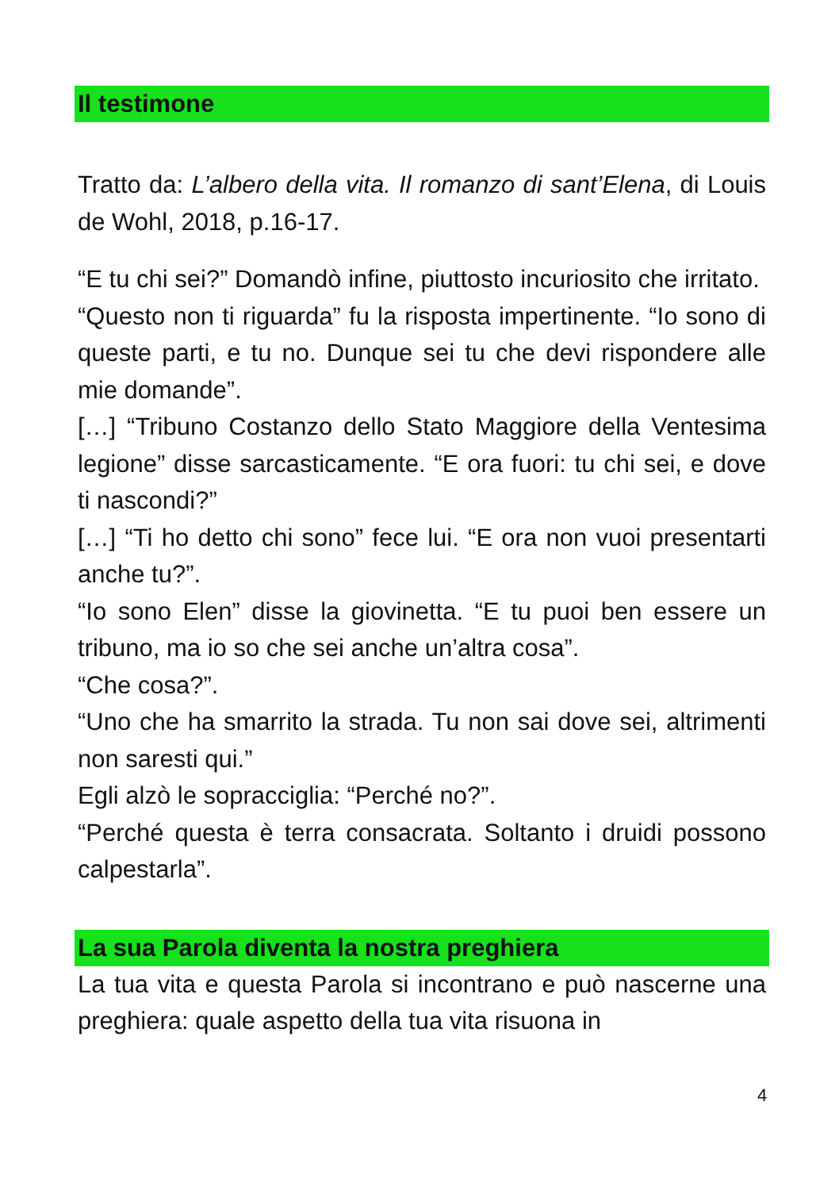Il testimone
Tratto da: L’albero della vita. Il romanzo di sant’Elena, di Louis de Wohl, 2018, p.16-17.
“E tu chi sei?” Domandò infine, piuttosto incuriosito che irritato.
“Questo non ti riguarda” fu la risposta impertinente. “Io sono di queste parti, e tu no. Dunque sei tu che devi rispondere alle mie domande”.
[…] “Tribuno Costanzo dello Stato Maggiore della Ventesima legione” disse sarcasticamente. “E ora fuori: tu chi sei, e dove ti nascondi?”
[…] “Ti ho detto chi sono” fece lui. “E ora non vuoi presentarti anche tu?”.
“Io sono Elen” disse la giovinetta. “E tu puoi ben essere un tribuno, ma io so che sei anche un’altra cosa”.
“Che cosa?”.
“Uno che ha smarrito la strada. Tu non sai dove sei, altrimenti non saresti qui.”
Egli alzò le sopracciglia: “Perché no?”.
“Perché questa è terra consacrata. Soltanto i druidi possono calpestarla”.
La sua Parola diventa la nostra preghiera
La tua vita e questa Parola si incontrano e può nascerne una preghiera: quale aspetto della tua vita risuona in
4